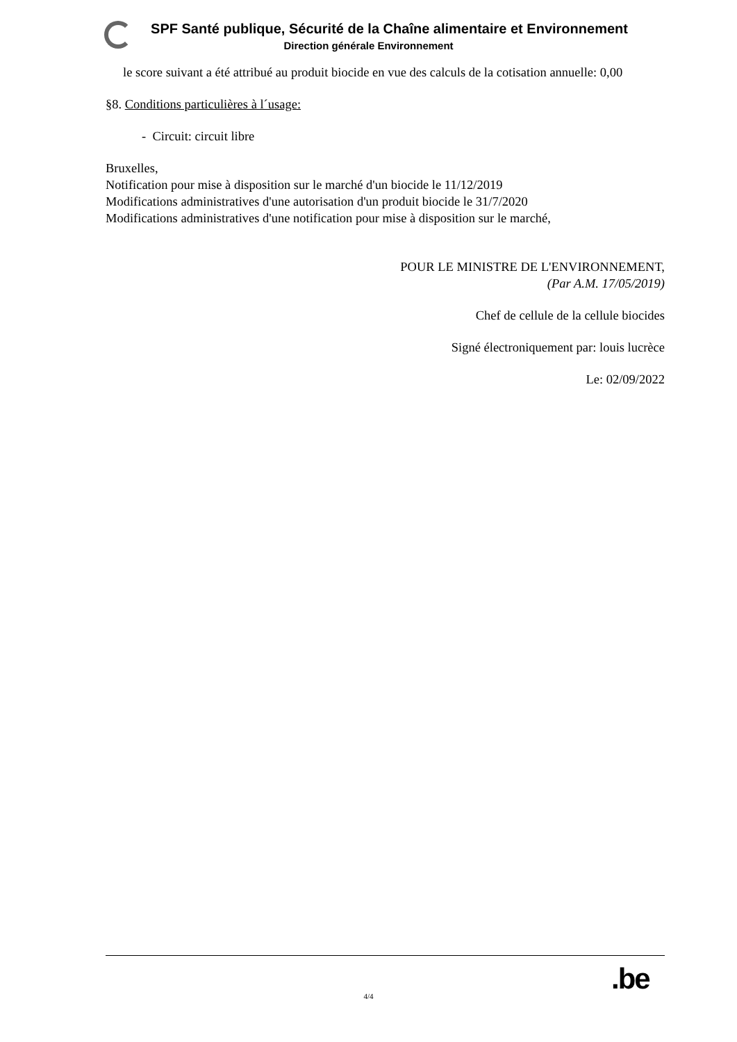SPF Santé publique, Sécurité de la Chaîne alimentaire et Environnement
Direction générale Environnement
le score suivant a été attribué au produit biocide en vue des calculs de la cotisation annuelle: 0,00
§8. Conditions particulières à l´usage:
- Circuit: circuit libre
Bruxelles,
Notification pour mise à disposition sur le marché d'un biocide le 11/12/2019
Modifications administratives d'une autorisation d'un produit biocide le 31/7/2020
Modifications administratives d'une notification pour mise à disposition sur le marché,
POUR LE MINISTRE DE L'ENVIRONNEMENT,
(Par A.M. 17/05/2019)
Chef de cellule de la cellule biocides
Signé électroniquement par: louis lucrèce
Le: 02/09/2022
.be
4/4